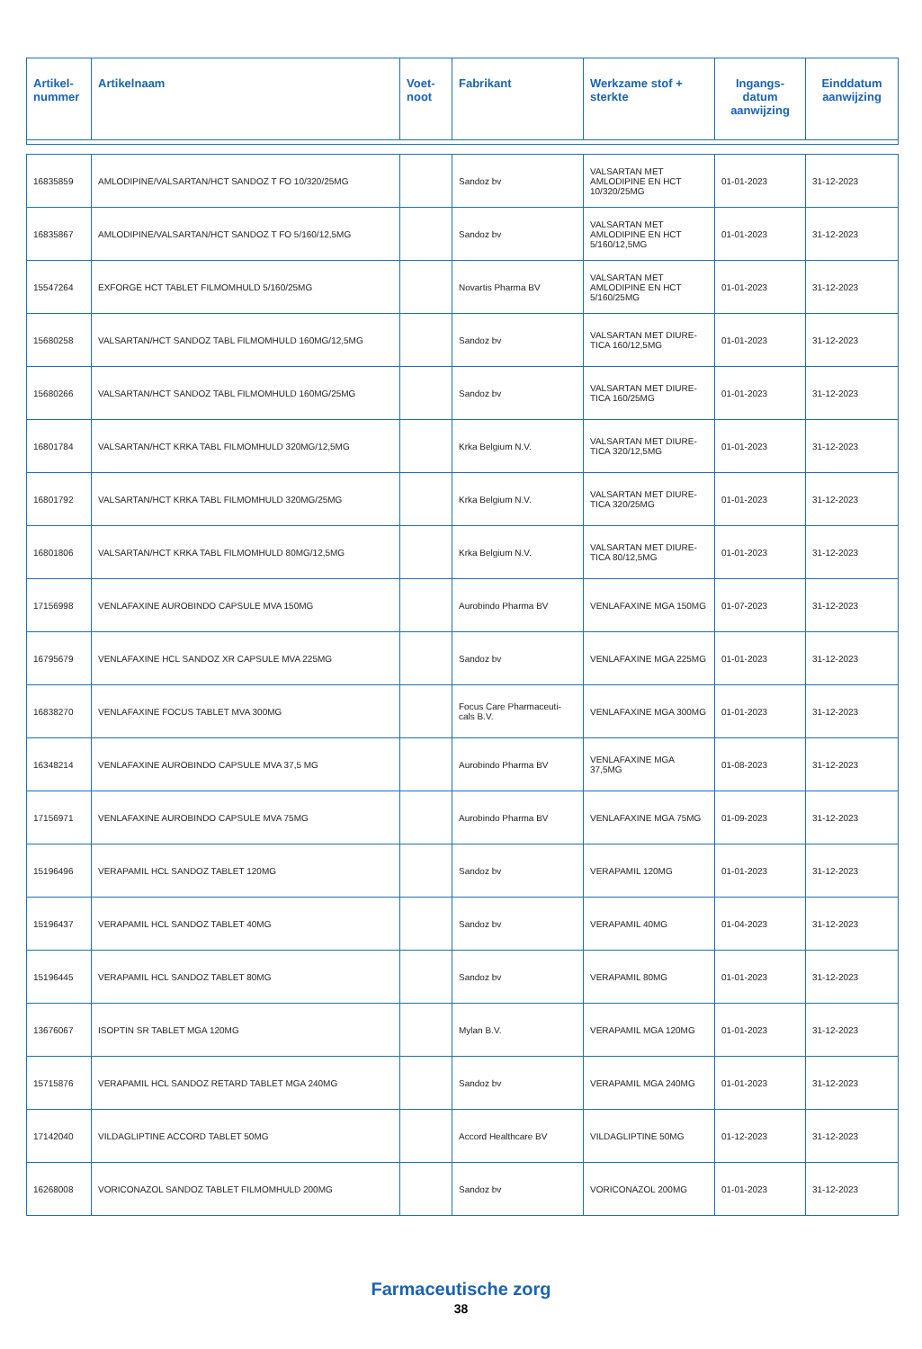| Artikel- nummer | Artikelnaam | Voet- noot | Fabrikant | Werkzame stof + sterkte | Ingangs- datum aanwijzing | Einddatum aanwijzing |
| --- | --- | --- | --- | --- | --- | --- |
| 16835859 | AMLODIPINE/VALSARTAN/HCT SANDOZ T FO 10/320/25MG | | Sandoz bv | VALSARTAN MET AMLODIPINE EN HCT 10/320/25MG | 01-01-2023 | 31-12-2023 |
| 16835867 | AMLODIPINE/VALSARTAN/HCT SANDOZ T FO 5/160/12,5MG | | Sandoz bv | VALSARTAN MET AMLODIPINE EN HCT 5/160/12,5MG | 01-01-2023 | 31-12-2023 |
| 15547264 | EXFORGE HCT TABLET FILMOMHULD 5/160/25MG | | Novartis Pharma BV | VALSARTAN MET AMLODIPINE EN HCT 5/160/25MG | 01-01-2023 | 31-12-2023 |
| 15680258 | VALSARTAN/HCT SANDOZ TABL FILMOMHULD 160MG/12,5MG | | Sandoz bv | VALSARTAN MET DIURE-TICA 160/12,5MG | 01-01-2023 | 31-12-2023 |
| 15680266 | VALSARTAN/HCT SANDOZ TABL FILMOMHULD 160MG/25MG | | Sandoz bv | VALSARTAN MET DIURE-TICA 160/25MG | 01-01-2023 | 31-12-2023 |
| 16801784 | VALSARTAN/HCT KRKA TABL FILMOMHULD 320MG/12,5MG | | Krka Belgium N.V. | VALSARTAN MET DIURE-TICA 320/12,5MG | 01-01-2023 | 31-12-2023 |
| 16801792 | VALSARTAN/HCT KRKA TABL FILMOMHULD 320MG/25MG | | Krka Belgium N.V. | VALSARTAN MET DIURE-TICA 320/25MG | 01-01-2023 | 31-12-2023 |
| 16801806 | VALSARTAN/HCT KRKA TABL FILMOMHULD 80MG/12,5MG | | Krka Belgium N.V. | VALSARTAN MET DIURE-TICA 80/12,5MG | 01-01-2023 | 31-12-2023 |
| 17156998 | VENLAFAXINE AUROBINDO CAPSULE MVA 150MG | | Aurobindo Pharma BV | VENLAFAXINE MGA 150MG | 01-07-2023 | 31-12-2023 |
| 16795679 | VENLAFAXINE HCL SANDOZ XR CAPSULE MVA 225MG | | Sandoz bv | VENLAFAXINE MGA 225MG | 01-01-2023 | 31-12-2023 |
| 16838270 | VENLAFAXINE FOCUS TABLET MVA 300MG | | Focus Care Pharmaceuti-cals B.V. | VENLAFAXINE MGA 300MG | 01-01-2023 | 31-12-2023 |
| 16348214 | VENLAFAXINE AUROBINDO CAPSULE MVA 37,5 MG | | Aurobindo Pharma BV | VENLAFAXINE MGA 37,5MG | 01-08-2023 | 31-12-2023 |
| 17156971 | VENLAFAXINE AUROBINDO CAPSULE MVA 75MG | | Aurobindo Pharma BV | VENLAFAXINE MGA 75MG | 01-09-2023 | 31-12-2023 |
| 15196496 | VERAPAMIL HCL SANDOZ TABLET 120MG | | Sandoz bv | VERAPAMIL 120MG | 01-01-2023 | 31-12-2023 |
| 15196437 | VERAPAMIL HCL SANDOZ TABLET 40MG | | Sandoz bv | VERAPAMIL 40MG | 01-04-2023 | 31-12-2023 |
| 15196445 | VERAPAMIL HCL SANDOZ TABLET 80MG | | Sandoz bv | VERAPAMIL 80MG | 01-01-2023 | 31-12-2023 |
| 13676067 | ISOPTIN SR TABLET MGA 120MG | | Mylan B.V. | VERAPAMIL MGA 120MG | 01-01-2023 | 31-12-2023 |
| 15715876 | VERAPAMIL HCL SANDOZ RETARD TABLET MGA 240MG | | Sandoz bv | VERAPAMIL MGA 240MG | 01-01-2023 | 31-12-2023 |
| 17142040 | VILDAGLIPTINE ACCORD TABLET 50MG | | Accord Healthcare BV | VILDAGLIPTINE 50MG | 01-12-2023 | 31-12-2023 |
| 16268008 | VORICONAZOL SANDOZ TABLET FILMOMHULD 200MG | | Sandoz bv | VORICONAZOL 200MG | 01-01-2023 | 31-12-2023 |
Farmaceutische zorg
38